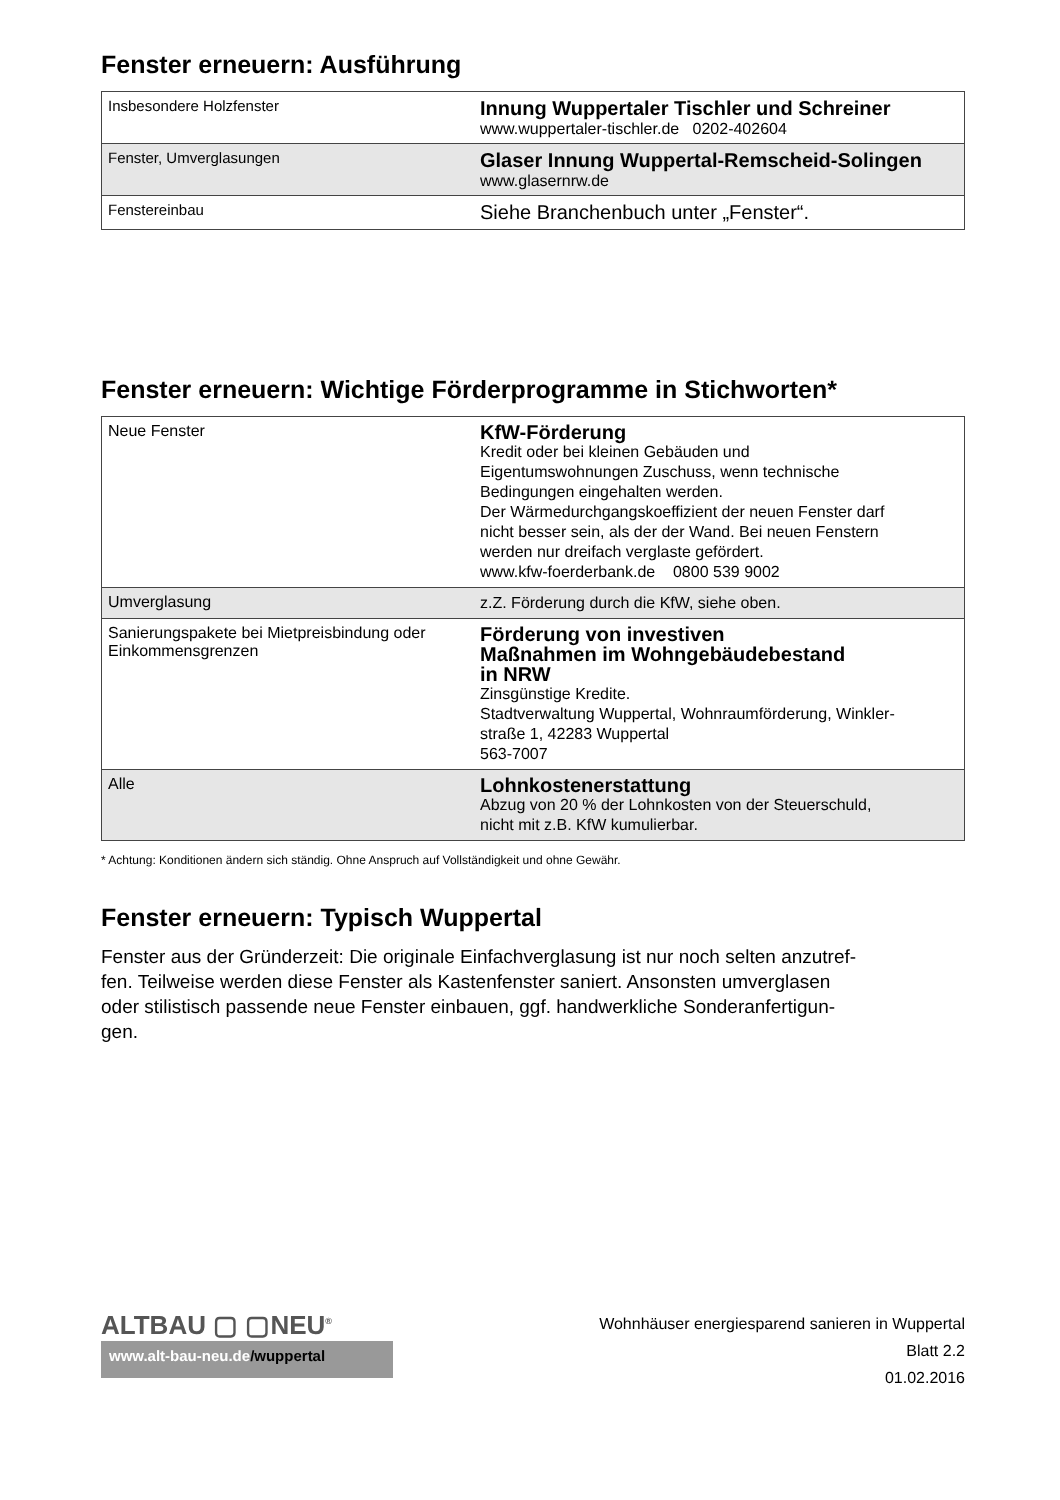Fenster erneuern: Ausführung
| Insbesondere Holzfenster | Innung Wuppertaler Tischler und Schreiner www.wuppertaler-tischler.de 0202-402604 |
| Fenster, Umverglasungen | Glaser Innung Wuppertal-Remscheid-Solingen www.glasernrw.de |
| Fenstereinbau | Siehe Branchenbuch unter „Fenster“. |
Fenster erneuern: Wichtige Förderprogramme in Stichworten*
| Neue Fenster | KfW-Förderung Kredit oder bei kleinen Gebäuden und Eigentumswohnungen Zuschuss, wenn technische Bedingungen eingehalten werden. Der Wärmedurchgangskoeffizient der neuen Fenster darf nicht besser sein, als der der Wand. Bei neuen Fenstern werden nur dreifach verglaste gefördert. www.kfw-foerderbank.de 0800 539 9002 |
| Umverglasung | z.Z. Förderung durch die KfW, siehe oben. |
| Sanierungspakete bei Mietpreisbindung oder Einkommensgrenzen | Förderung von investiven Maßnahmen im Wohngebäudebestand in NRW Zinsgünstige Kredite. Stadtverwaltung Wuppertal, Wohnraumförderung, Winkler- straße 1, 42283 Wuppertal 563-7007 |
| Alle | Lohnkostenerstattung Abzug von 20 % der Lohnkosten von der Steuerschuld, nicht mit z.B. KfW kumulierbar. |
* Achtung: Konditionen ändern sich ständig. Ohne Anspruch auf Vollständigkeit und ohne Gewähr.
Fenster erneuern: Typisch Wuppertal
Fenster aus der Gründerzeit: Die originale Einfachverglasung ist nur noch selten anzutref-
fen. Teilweise werden diese Fenster als Kastenfenster saniert. Ansonsten umverglasen
oder stilistisch passende neue Fenster einbauen, ggf. handwerkliche Sonderanfertigun-
gen.
ALTBAU ▢ ▢NEU<sup>®</sup>
www.alt-bau-neu.de/wuppertal
Wohnhäuser energiesparend sanieren in Wuppertal
Blatt 2.2
01.02.2016